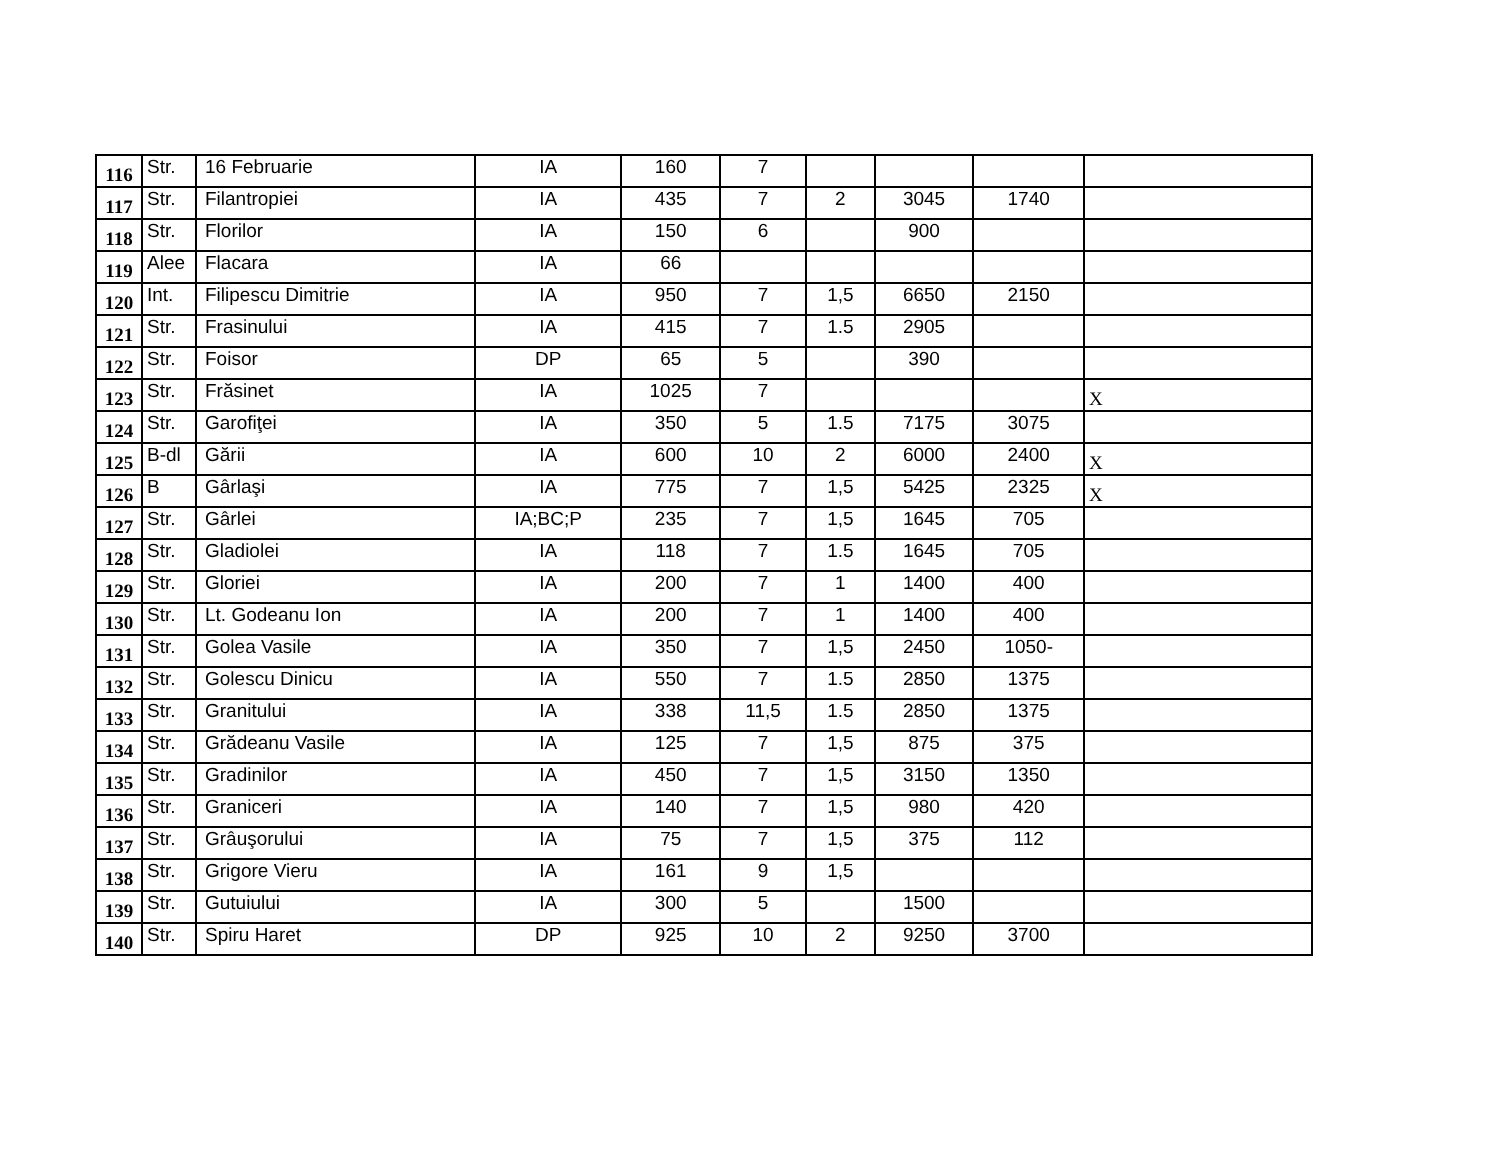| 116 | Str. | 16 Februarie | IA | 160 | 7 | | | | |
| 117 | Str. | Filantropiei | IA | 435 | 7 | 2 | 3045 | 1740 | |
| 118 | Str. | Florilor | IA | 150 | 6 | | 900 | | |
| 119 | Alee | Flacara | IA | 66 | | | | | |
| 120 | Int. | Filipescu Dimitrie | IA | 950 | 7 | 1,5 | 6650 | 2150 | |
| 121 | Str. | Frasinului | IA | 415 | 7 | 1.5 | 2905 | | |
| 122 | Str. | Foisor | DP | 65 | 5 | | 390 | | |
| 123 | Str. | Frăsinet | IA | 1025 | 7 | | | | X |
| 124 | Str. | Garofiţei | IA | 350 | 5 | 1.5 | 7175 | 3075 | |
| 125 | B-dl | Gării | IA | 600 | 10 | 2 | 6000 | 2400 | X |
| 126 | B | Gârlaşi | IA | 775 | 7 | 1,5 | 5425 | 2325 | X |
| 127 | Str. | Gârlei | IA;BC;P | 235 | 7 | 1,5 | 1645 | 705 | |
| 128 | Str. | Gladiolei | IA | 118 | 7 | 1.5 | 1645 | 705 | |
| 129 | Str. | Gloriei | IA | 200 | 7 | 1 | 1400 | 400 | |
| 130 | Str. | Lt. Godeanu Ion | IA | 200 | 7 | 1 | 1400 | 400 | |
| 131 | Str. | Golea Vasile | IA | 350 | 7 | 1,5 | 2450 | 1050- | |
| 132 | Str. | Golescu Dinicu | IA | 550 | 7 | 1.5 | 2850 | 1375 | |
| 133 | Str. | Granitului | IA | 338 | 11,5 | 1.5 | 2850 | 1375 | |
| 134 | Str. | Grădeanu Vasile | IA | 125 | 7 | 1,5 | 875 | 375 | |
| 135 | Str. | Gradinilor | IA | 450 | 7 | 1,5 | 3150 | 1350 | |
| 136 | Str. | Graniceri | IA | 140 | 7 | 1,5 | 980 | 420 | |
| 137 | Str. | Grâuşorului | IA | 75 | 7 | 1,5 | 375 | 112 | |
| 138 | Str. | Grigore Vieru | IA | 161 | 9 | 1,5 | | | |
| 139 | Str. | Gutuiului | IA | 300 | 5 | | 1500 | | |
| 140 | Str. | Spiru Haret | DP | 925 | 10 | 2 | 9250 | 3700 | |